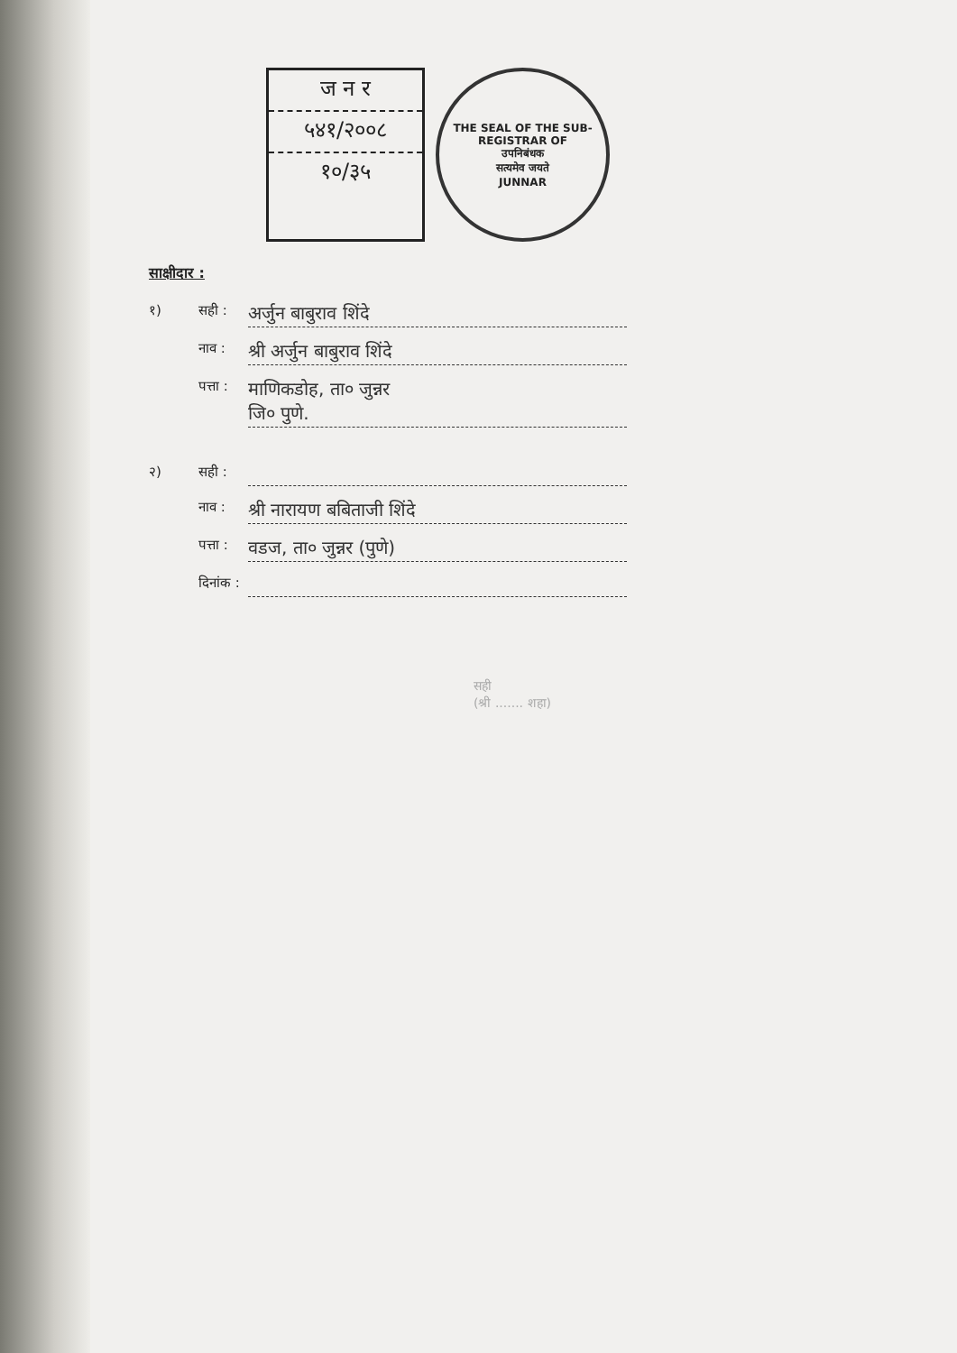ज न र
५४१/२००८
१०/३५
THE SEAL OF THE SUB-REGISTRAR OF
उपनिबंधक
सत्यमेव जयते
JUNNAR
साक्षीदार :
१) सही : अर्जुन बाबुराव शिंदे
नाव : श्री अर्जुन बाबुराव शिंदे
पत्ता : माणिकडोह, ता० जुन्नर
जि० पुणे.
२) सही :
नाव : श्री नारायण बबिताजी शिंदे
पत्ता : वडज, ता० जुन्नर (पुणे)
दिनांक :
सही
(श्री ....... शहा)